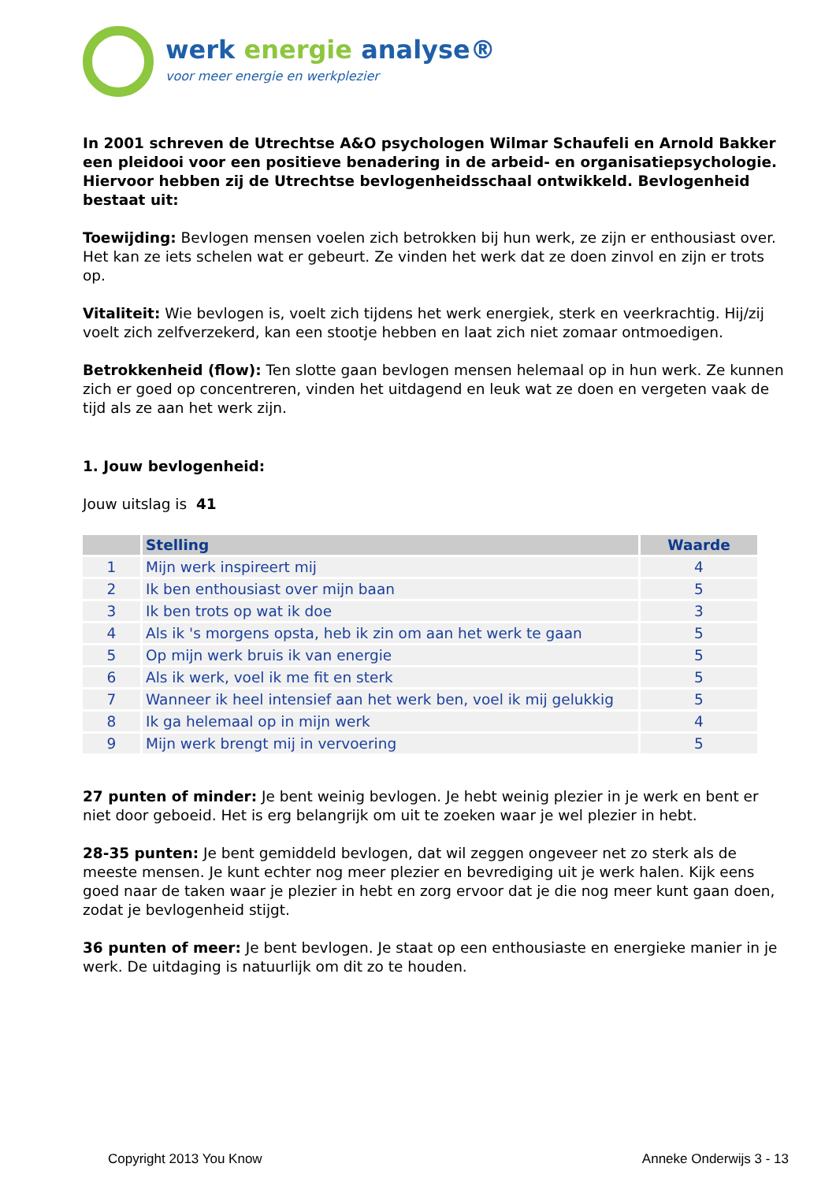werk energie analyse®
voor meer energie en werkplezier
In 2001 schreven de Utrechtse A&O psychologen Wilmar Schaufeli en Arnold Bakker een pleidooi voor een positieve benadering in de arbeid- en organisatiepsychologie. Hiervoor hebben zij de Utrechtse bevlogenheidsschaal ontwikkeld. Bevlogenheid bestaat uit:
Toewijding: Bevlogen mensen voelen zich betrokken bij hun werk, ze zijn er enthousiast over. Het kan ze iets schelen wat er gebeurt. Ze vinden het werk dat ze doen zinvol en zijn er trots op.
Vitaliteit: Wie bevlogen is, voelt zich tijdens het werk energiek, sterk en veerkrachtig. Hij/zij voelt zich zelfverzekerd, kan een stootje hebben en laat zich niet zomaar ontmoedigen.
Betrokkenheid (flow): Ten slotte gaan bevlogen mensen helemaal op in hun werk. Ze kunnen zich er goed op concentreren, vinden het uitdagend en leuk wat ze doen en vergeten vaak de tijd als ze aan het werk zijn.
1. Jouw bevlogenheid:
Jouw uitslag is 41
| | Stelling | Waarde |
| --- | --- | --- |
| 1 | Mijn werk inspireert mij | 4 |
| 2 | Ik ben enthousiast over mijn baan | 5 |
| 3 | Ik ben trots op wat ik doe | 3 |
| 4 | Als ik 's morgens opsta, heb ik zin om aan het werk te gaan | 5 |
| 5 | Op mijn werk bruis ik van energie | 5 |
| 6 | Als ik werk, voel ik me fit en sterk | 5 |
| 7 | Wanneer ik heel intensief aan het werk ben, voel ik mij gelukkig | 5 |
| 8 | Ik ga helemaal op in mijn werk | 4 |
| 9 | Mijn werk brengt mij in vervoering | 5 |
27 punten of minder: Je bent weinig bevlogen. Je hebt weinig plezier in je werk en bent er niet door geboeid. Het is erg belangrijk om uit te zoeken waar je wel plezier in hebt.
28-35 punten: Je bent gemiddeld bevlogen, dat wil zeggen ongeveer net zo sterk als de meeste mensen. Je kunt echter nog meer plezier en bevrediging uit je werk halen. Kijk eens goed naar de taken waar je plezier in hebt en zorg ervoor dat je die nog meer kunt gaan doen, zodat je bevlogenheid stijgt.
36 punten of meer: Je bent bevlogen. Je staat op een enthousiaste en energieke manier in je werk. De uitdaging is natuurlijk om dit zo te houden.
Copyright 2013 You Know Anneke Onderwijs 3 - 13